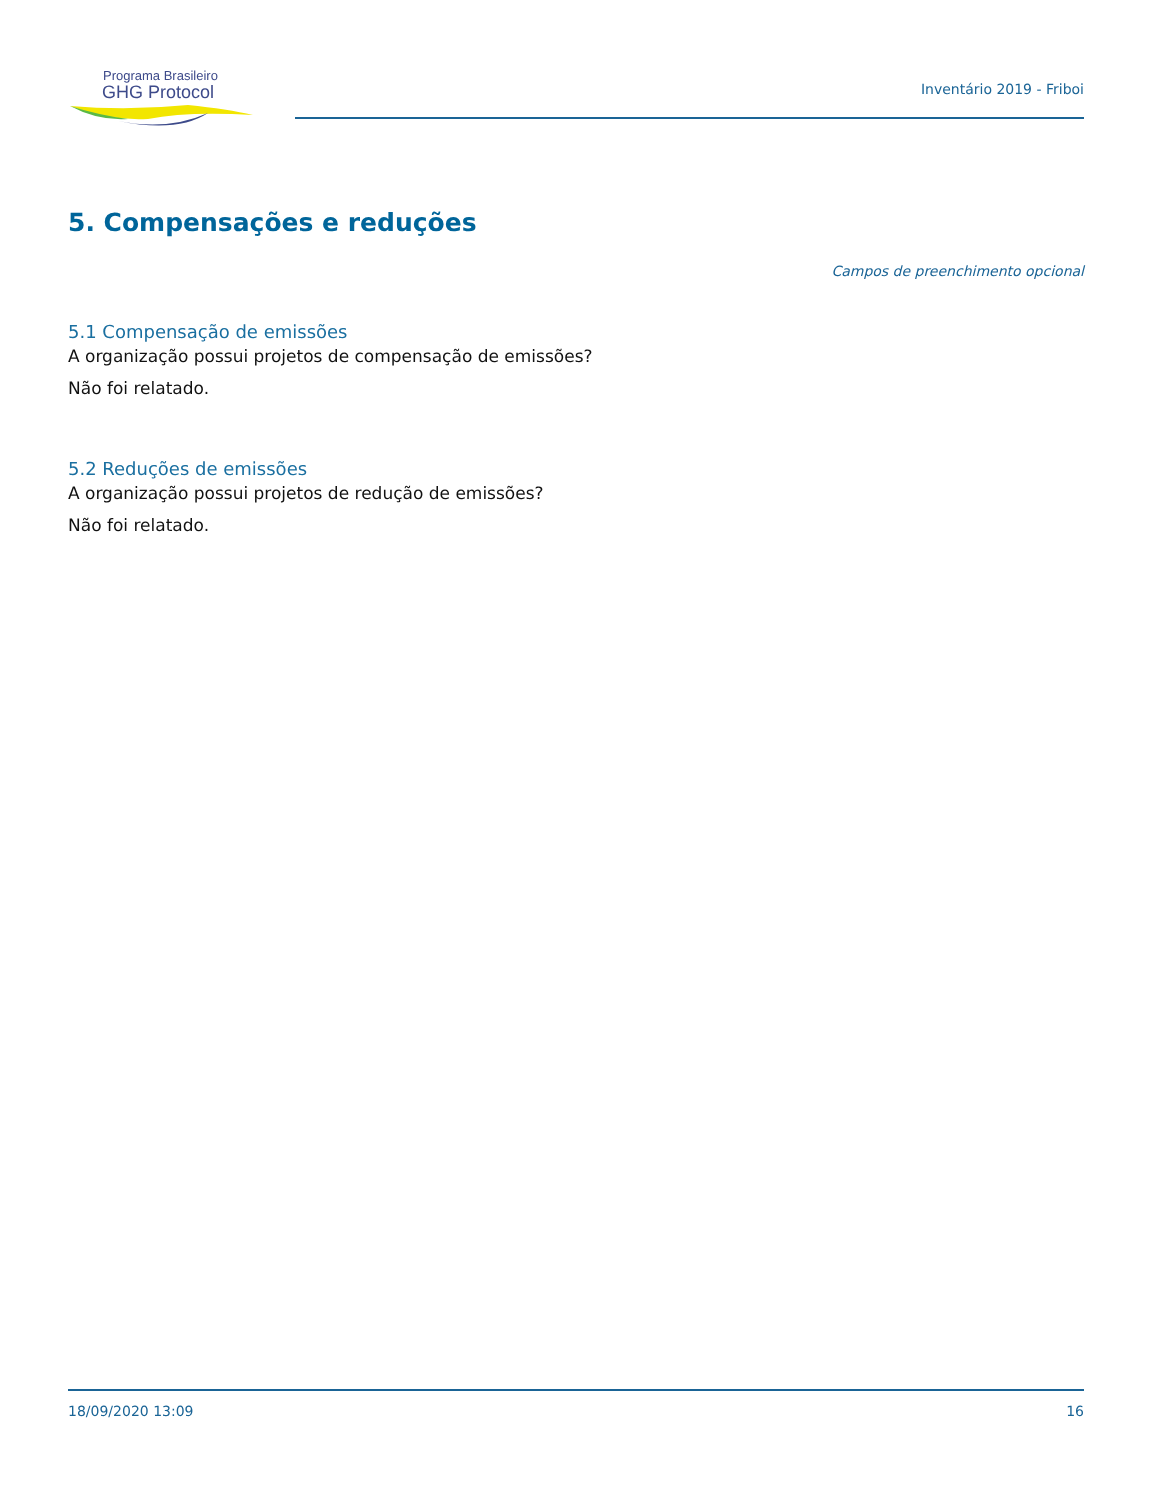Programa Brasileiro
GHG Protocol
Inventário 2019 - Friboi
5. Compensações e reduções
Campos de preenchimento opcional
5.1 Compensação de emissões
A organização possui projetos de compensação de emissões?
Não foi relatado.
5.2 Reduções de emissões
A organização possui projetos de redução de emissões?
Não foi relatado.
18/09/2020 13:09 16